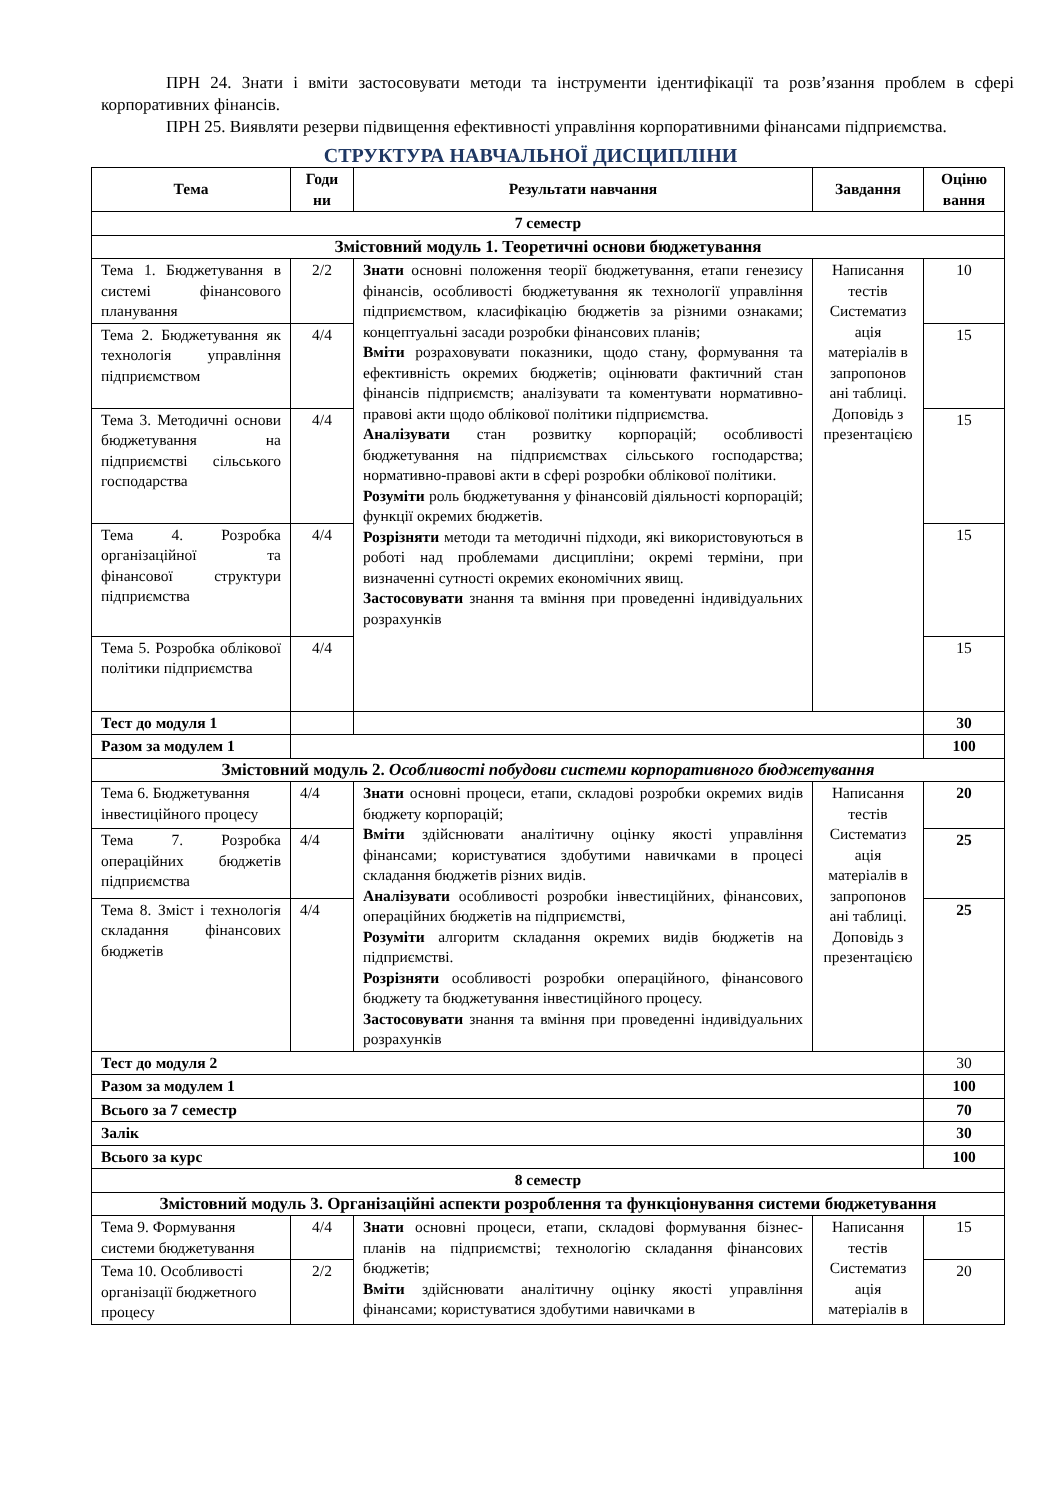ПРН 24. Знати і вміти застосовувати методи та інструменти ідентифікації та розв’язання проблем в сфері корпоративних фінансів.
ПРН 25. Виявляти резерви підвищення ефективності управління корпоративними фінансами підприємства.
СТРУКТУРА НАВЧАЛЬНОЇ ДИСЦИПЛІНИ
| Тема | Годи ни | Результати навчання | Завдання | Оціню вання |
| --- | --- | --- | --- | --- |
| 7 семестр | | | | |
| Змістовний модуль 1. Теоретичні основи бюджетування | | | | |
| Тема 1. Бюджетування в системі фінансового планування | 2/2 | Знати основні положення теорії бюджетування, етапи генезису фінансів, особливості бюджетування як технології управління підприємством, класифікацію бюджетів за різними ознаками; концептуальні засади розробки фінансових планів; Вміти розраховувати показники, щодо стану, формування та ефективність окремих бюджетів; оцінювати фактичний стан фінансів підприємств; аналізувати та коментувати нормативно-правові акти щодо облікової політики підприємства. Аналізувати стан розвитку корпорацій; особливості бюджетування на підприємствах сільського господарства; нормативно-правові акти в сфері розробки облікової політики. Розуміти роль бюджетування у фінансовій діяльності корпорацій; функції окремих бюджетів. Розрізняти методи та методичні підходи, які використовуються в роботі над проблемами дисципліни; окремі терміни, при визначенні сутності окремих економічних явищ. Застосовувати знання та вміння при проведенні індивідуальних розрахунків | Написання тестів Систематиз ація матеріалів в запропонов ані таблиці. Доповідь з презентацією | 10 |
| Тема 2. Бюджетування як технологія управління підприємством | 4/4 | | | 15 |
| Тема 3. Методичні основи бюджетування на підприємстві сільського господарства | 4/4 | | | 15 |
| Тема 4. Розробка організаційної та фінансової структури підприємства | 4/4 | | | 15 |
| Тема 5. Розробка облікової політики підприємства | 4/4 | | | 15 |
| Тест до модуля 1 | | | | 30 |
| Разом за модулем 1 | | | | 100 |
| Змістовний модуль 2. Особливості побудови системи корпоративного бюджетування | | | | |
| Тема 6. Бюджетування інвестиційного процесу | 4/4 | Знати основні процеси, етапи, складові розробки окремих видів бюджету корпорацій; Вміти здійснювати аналітичну оцінку якості управління фінансами; користуватися здобутими навичками в процесі складання бюджетів різних видів. Аналізувати особливості розробки інвестиційних, фінансових, операційних бюджетів на підприємстві, Розуміти алгоритм складання окремих видів бюджетів на підприємстві. Розрізняти особливості розробки операційного, фінансового бюджету та бюджетування інвестиційного процесу. Застосовувати знання та вміння при проведенні індивідуальних розрахунків | Написання тестів Систематиз ація матеріалів в запропонов ані таблиці. Доповідь з презентацією | 20 |
| Тема 7. Розробка операційних бюджетів підприємства | 4/4 | | | 25 |
| Тема 8. Зміст і технологія складання фінансових бюджетів | 4/4 | | | 25 |
| Тест до модуля 2 | | | | 30 |
| Разом за модулем 1 | | | | 100 |
| Всього за 7 семестр | | | | 70 |
| Залік | | | | 30 |
| Всього за курс | | | | 100 |
| 8 семестр | | | | |
| Змістовний модуль 3. Організаційні аспекти розроблення та функціонування системи бюджетування | | | | |
| Тема 9. Формування системи бюджетування | 4/4 | Знати основні процеси, етапи, складові формування бізнес-планів на підприємстві; технологію складання фінансових бюджетів; Вміти здійснювати аналітичну оцінку якості управління фінансами; користуватися здобутими навичками в | Написання тестів Систематиз ація матеріалів в | 15 |
| Тема 10. Особливості організації бюджетного процесу | 2/2 | | | 20 |